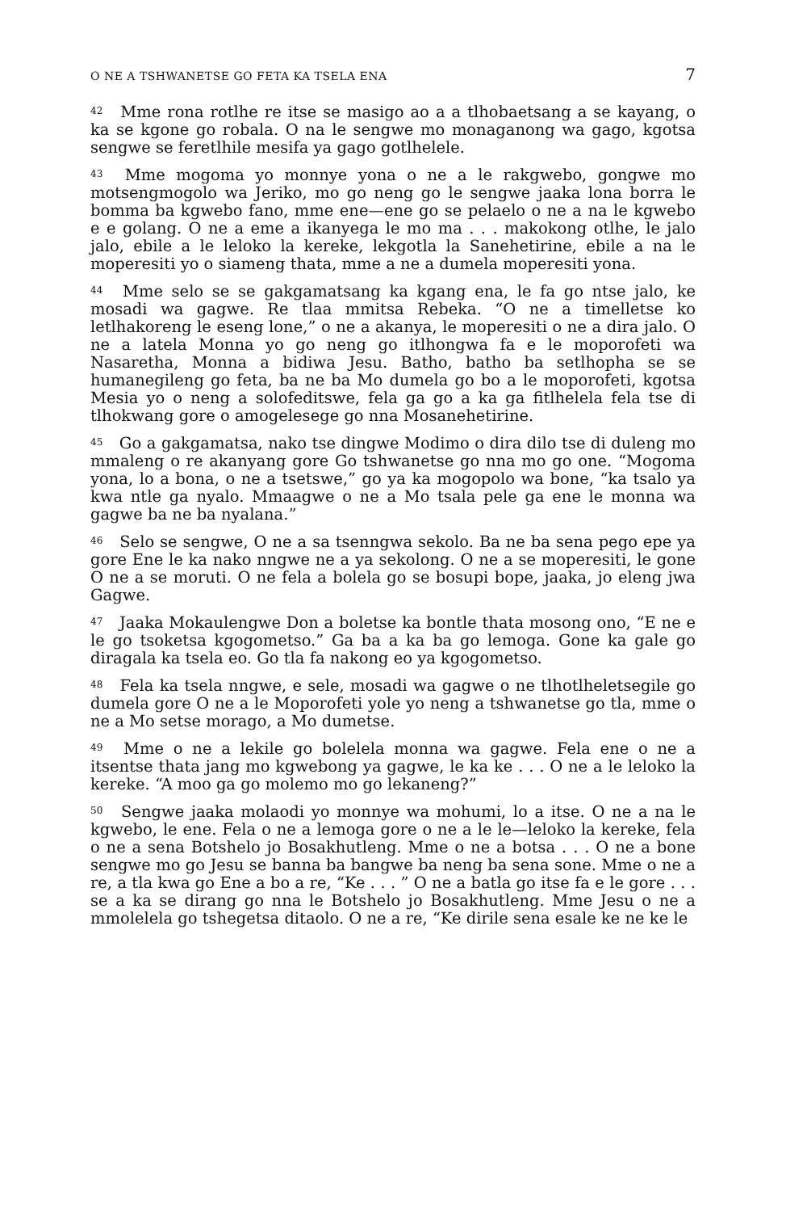O NE A TSHWANETSE GO FETA KA TSELA ENA 7
<sup>42</sup> Mme rona rotlhe re itse se masigo ao a a tlhobaetsang a se kayang, o ka se kgone go robala. O na le sengwe mo monaganong wa gago, kgotsa sengwe se feretlhile mesifa ya gago gotlhelele.
<sup>43</sup> Mme mogoma yo monnye yona o ne a le rakgwebo, gongwe mo motsengmogolo wa Jeriko, mo go neng go le sengwe jaaka lona borra le bomma ba kgwebo fano, mme ene—ene go se pelaelo o ne a na le kgwebo e e golang. O ne a eme a ikanyega le mo ma . . . makokong otlhe, le jalo jalo, ebile a le leloko la kereke, lekgotla la Sanehetirine, ebile a na le moperesiti yo o siameng thata, mme a ne a dumela moperesiti yona.
<sup>44</sup> Mme selo se se gakgamatsang ka kgang ena, le fa go ntse jalo, ke mosadi wa gagwe. Re tlaa mmitsa Rebeka. “O ne a timelletse ko letlhakoreng le eseng lone,” o ne a akanya, le moperesiti o ne a dira jalo. O ne a latela Monna yo go neng go itlhongwa fa e le moporofeti wa Nasaretha, Monna a bidiwa Jesu. Batho, batho ba setlhopha se se humanegileng go feta, ba ne ba Mo dumela go bo a le moporofeti, kgotsa Mesia yo o neng a solofeditswe, fela ga go a ka ga fitlhelela fela tse di tlhokwang gore o amogelesege go nna Mosanehetirine.
<sup>45</sup> Go a gakgamatsa, nako tse dingwe Modimo o dira dilo tse di duleng mo mmaleng o re akanyang gore Go tshwanetse go nna mo go one. “Mogoma yona, lo a bona, o ne a tsetswe,” go ya ka mogopolo wa bone, “ka tsalo ya kwa ntle ga nyalo. Mmaagwe o ne a Mo tsala pele ga ene le monna wa gagwe ba ne ba nyalana.”
<sup>46</sup> Selo se sengwe, O ne a sa tsenngwa sekolo. Ba ne ba sena pego epe ya gore Ene le ka nako nngwe ne a ya sekolong. O ne a se moperesiti, le gone O ne a se moruti. O ne fela a bolela go se bosupi bope, jaaka, jo eleng jwa Gagwe.
<sup>47</sup> Jaaka Mokaulengwe Don a boletse ka bontle thata mosong ono, “E ne e le go tsoketsa kgogometso.” Ga ba a ka ba go lemoga. Gone ka gale go diragala ka tsela eo. Go tla fa nakong eo ya kgogometso.
<sup>48</sup> Fela ka tsela nngwe, e sele, mosadi wa gagwe o ne tlhotlheletsegile go dumela gore O ne a le Moporofeti yole yo neng a tshwanetse go tla, mme o ne a Mo setse morago, a Mo dumetse.
<sup>49</sup> Mme o ne a lekile go bolelela monna wa gagwe. Fela ene o ne a itsentse thata jang mo kgwebong ya gagwe, le ka ke . . . O ne a le leloko la kereke. “A moo ga go molemo mo go lekaneng?”
<sup>50</sup> Sengwe jaaka molaodi yo monnye wa mohumi, lo a itse. O ne a na le kgwebo, le ene. Fela o ne a lemoga gore o ne a le le—leloko la kereke, fela o ne a sena Botshelo jo Bosakhutleng. Mme o ne a botsa . . . O ne a bone sengwe mo go Jesu se banna ba bangwe ba neng ba sena sone. Mme o ne a re, a tla kwa go Ene a bo a re, “Ke . . . ” O ne a batla go itse fa e le gore . . . se a ka se dirang go nna le Botshelo jo Bosakhutleng. Mme Jesu o ne a mmolelela go tshegetsa ditaolo. O ne a re, “Ke dirile sena esale ke ne ke le